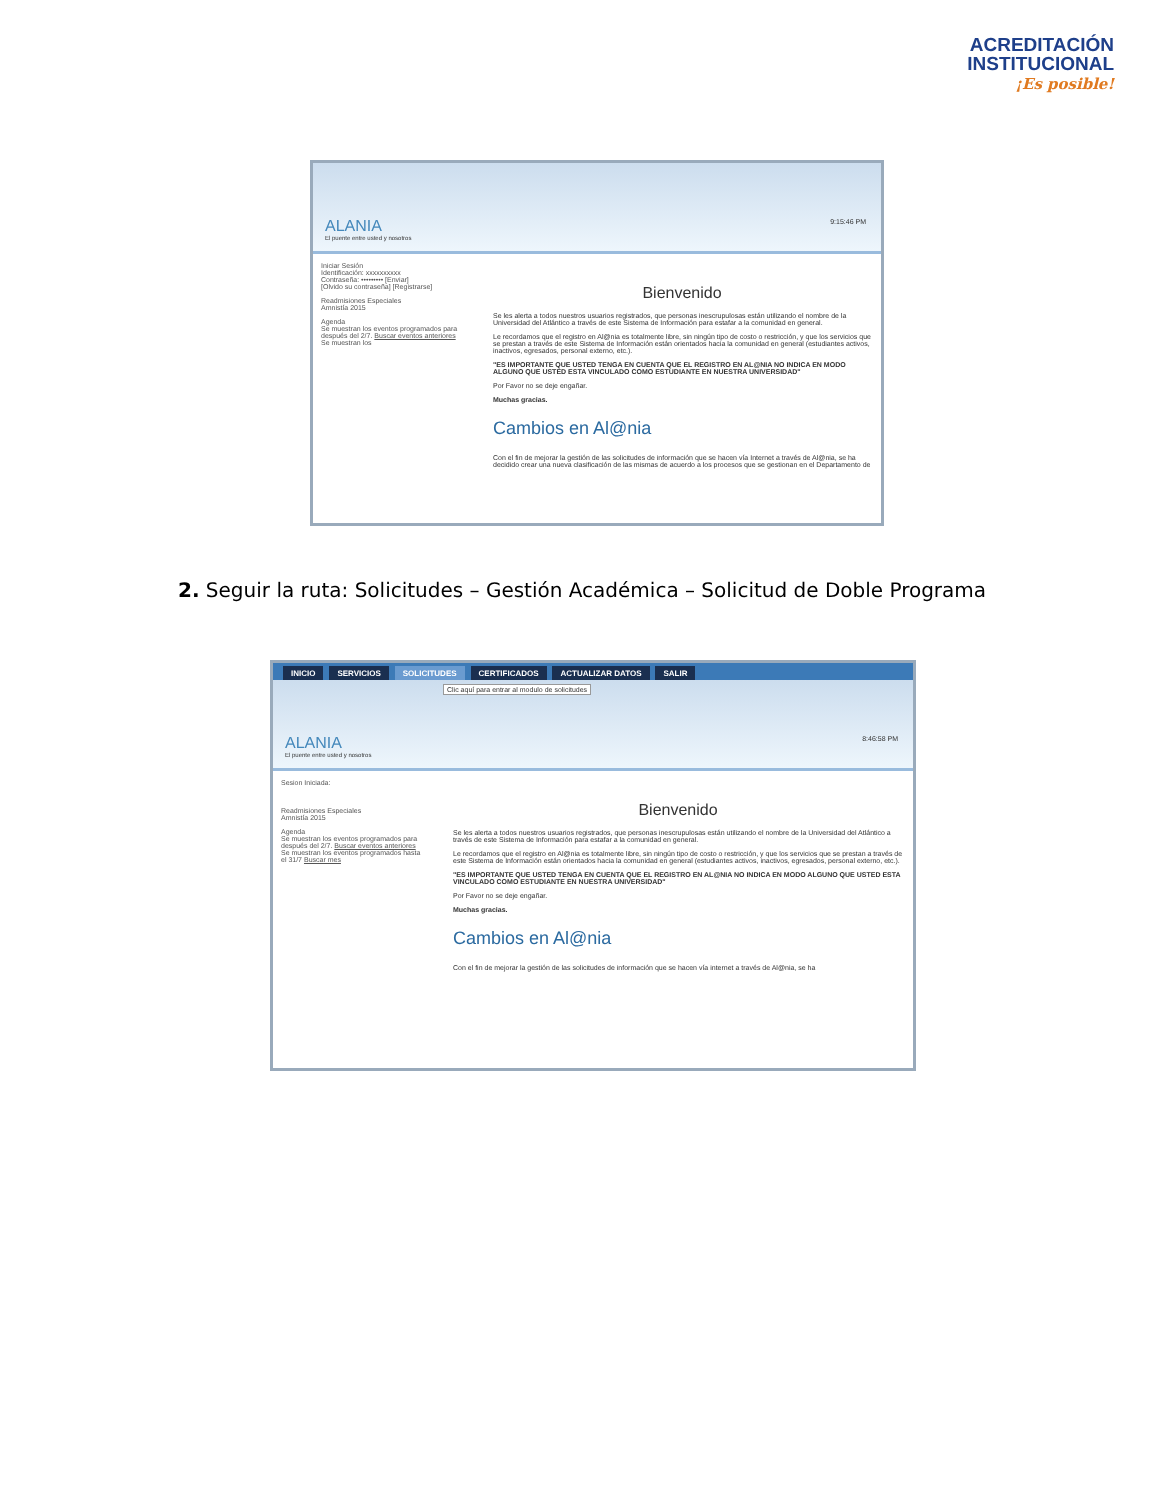ACREDITACIÓN
INSTITUCIONAL
¡Es posible!
ALANIA
El puente entre usted y nosotros
9:15:46 PM
Iniciar Sesión
Identificación: xxxxxxxxxx
Contraseña: ••••••••• [Enviar]
[Olvido su contraseña] [Registrarse]
Readmisiones Especiales
Amnistía 2015
Agenda
Se muestran los eventos programados para después del 2/7. Buscar eventos anteriores
Se muestran los
Bienvenido
Se les alerta a todos nuestros usuarios registrados, que personas inescrupulosas están utilizando el nombre de la Universidad del Atlántico a través de este Sistema de Información para estafar a la comunidad en general.
Le recordamos que el registro en Al@nia es totalmente libre, sin ningún tipo de costo o restricción, y que los servicios que se prestan a través de este Sistema de Información están orientados hacia la comunidad en general (estudiantes activos, inactivos, egresados, personal externo, etc.).
"ES IMPORTANTE QUE USTED TENGA EN CUENTA QUE EL REGISTRO EN AL@NIA NO INDICA EN MODO ALGUNO QUE USTED ESTA VINCULADO COMO ESTUDIANTE EN NUESTRA UNIVERSIDAD"
Por Favor no se deje engañar.
Muchas gracias.
Cambios en Al@nia
Con el fin de mejorar la gestión de las solicitudes de información que se hacen vía Internet a través de Al@nia, se ha decidido crear una nueva clasificación de las mismas de acuerdo a los procesos que se gestionan en el Departamento de
2. Seguir la ruta: Solicitudes – Gestión Académica – Solicitud de Doble Programa
INICIO SERVICIOS SOLICITUDES CERTIFICADOS ACTUALIZAR DATOS SALIR
Clic aquí para entrar al modulo de solicitudes
ALANIA
El puente entre usted y nosotros
8:46:58 PM
Sesion Iniciada:
Readmisiones Especiales
Amnistía 2015
Agenda
Se muestran los eventos programados para después del 2/7. Buscar eventos anteriores
Se muestran los eventos programados hasta el 31/7 Buscar mes
Bienvenido
Se les alerta a todos nuestros usuarios registrados, que personas inescrupulosas están utilizando el nombre de la Universidad del Atlántico a través de este Sistema de Información para estafar a la comunidad en general.
Le recordamos que el registro en Al@nia es totalmente libre, sin ningún tipo de costo o restricción, y que los servicios que se prestan a través de este Sistema de Información están orientados hacia la comunidad en general (estudiantes activos, inactivos, egresados, personal externo, etc.).
"ES IMPORTANTE QUE USTED TENGA EN CUENTA QUE EL REGISTRO EN AL@NIA NO INDICA EN MODO ALGUNO QUE USTED ESTA VINCULADO COMO ESTUDIANTE EN NUESTRA UNIVERSIDAD"
Por Favor no se deje engañar.
Muchas gracias.
Cambios en Al@nia
Con el fin de mejorar la gestión de las solicitudes de información que se hacen vía internet a través de Al@nia, se ha